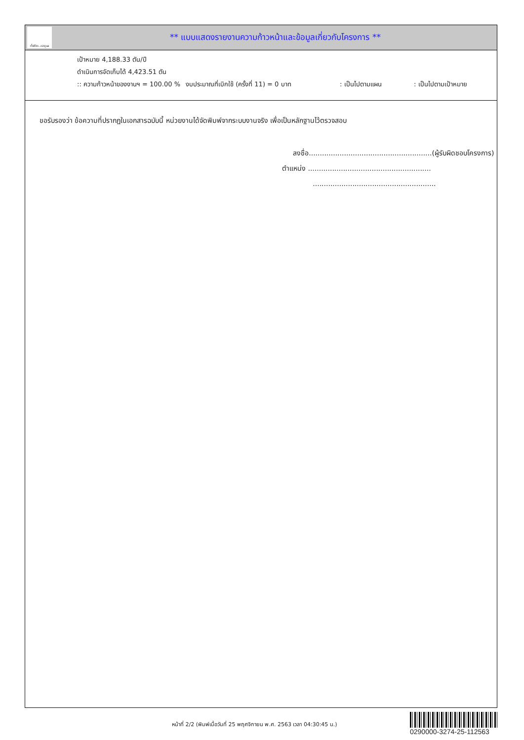ทั้งชีวิต..เราดูแล
** แบบแสดงรายงานความก้าวหน้าและข้อมูลเกี่ยวกับโครงการ **
เป้าหมาย 4,188.33 ตัน/ปี
ดำเนินการจัดเก็บได้ 4,423.51 ตัน
:: ความก้าวหน้าของงานฯ = 100.00 % งบประมาณที่เบิกใช้ (ครั้งที่ 11) = 0 บาท: เป็นไปตามแผน: เป็นไปตามเป้าหมาย
ขอรับรองว่า ข้อความที่ปรากฏในเอกสารฉบับนี้ หน่วยงานได้จัดพิมพ์จากระบบงานจริง เพื่อเป็นหลักฐานไว้ตรวจสอบ
ลงชื่อ........................................................(ผู้รับผิดชอบโครงการ)
ตำแหน่ง ........................................................
........................................................
หน้าที่ 2/2 (พิมพ์เมื่อวันที่ 25 พฤศจิกายน พ.ศ. 2563 เวลา 04:30:45 น.)
0290000-3274-25-112563